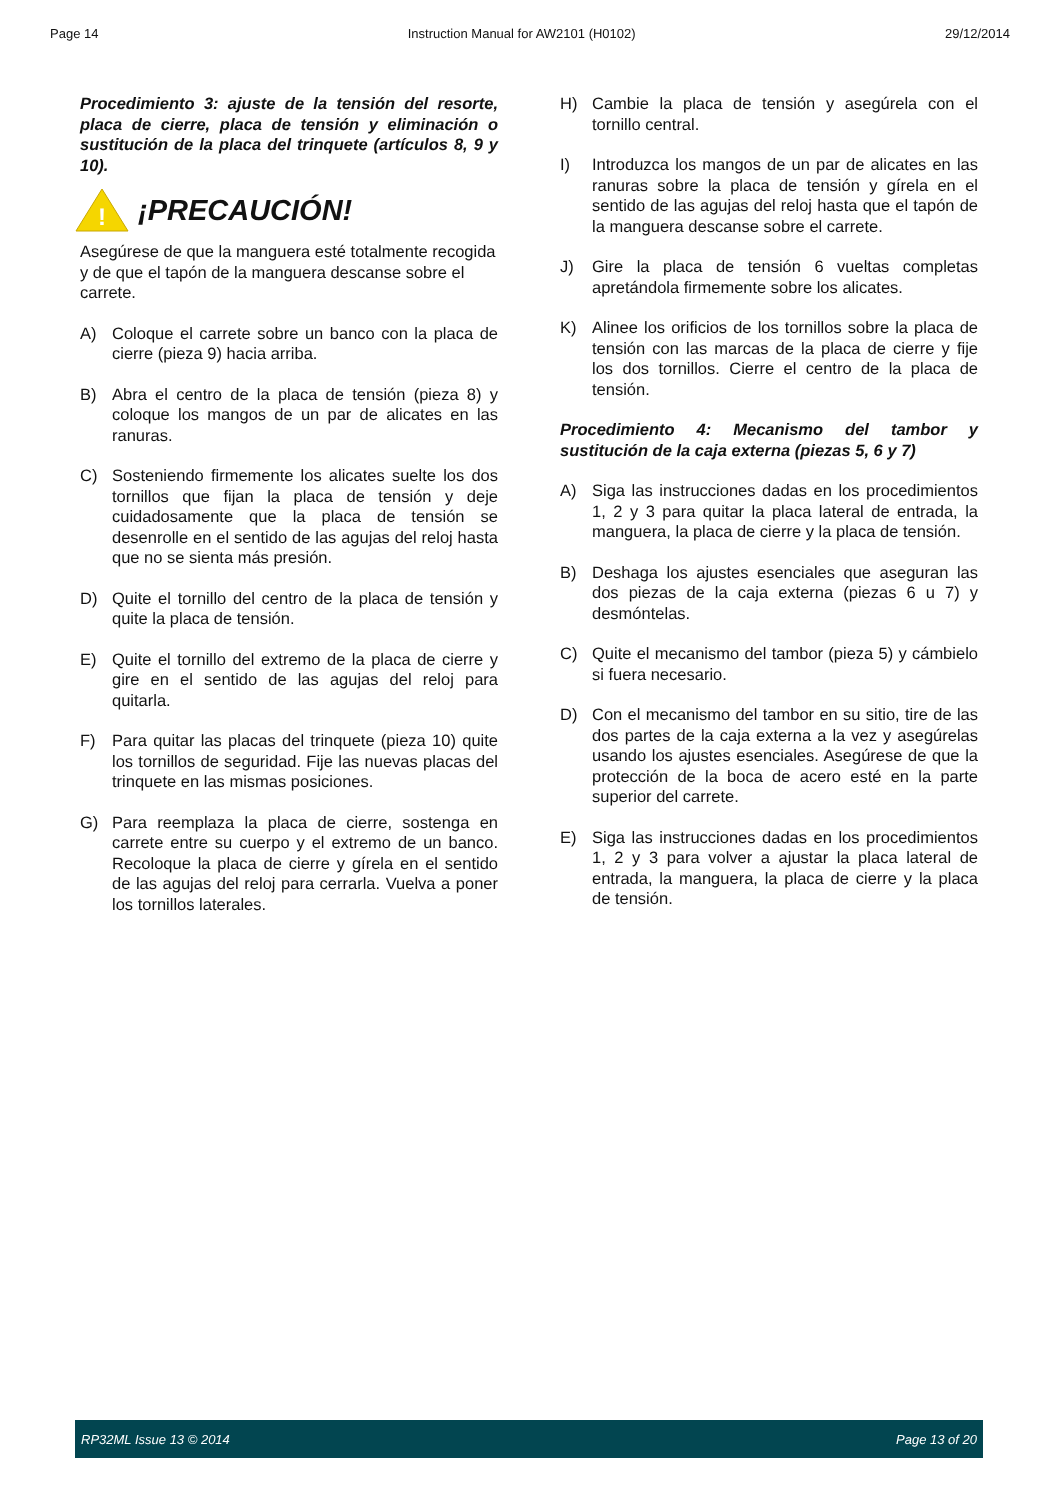Page 14 Instruction Manual for AW2101 (H0102) 29/12/2014
Procedimiento 3: ajuste de la tensión del resorte, placa de cierre, placa de tensión y eliminación o sustitución de la placa del trinquete (artículos 8, 9 y 10).
!
¡PRECAUCIÓN!
Asegúrese de que la manguera esté totalmente recogida y de que el tapón de la manguera descanse sobre el carrete.
A) Coloque el carrete sobre un banco con la placa de cierre (pieza 9) hacia arriba.
B) Abra el centro de la placa de tensión (pieza 8) y coloque los mangos de un par de alicates en las ranuras.
C) Sosteniendo firmemente los alicates suelte los dos tornillos que fijan la placa de tensión y deje cuidadosamente que la placa de tensión se desenrolle en el sentido de las agujas del reloj hasta que no se sienta más presión.
D) Quite el tornillo del centro de la placa de tensión y quite la placa de tensión.
E) Quite el tornillo del extremo de la placa de cierre y gire en el sentido de las agujas del reloj para quitarla.
F) Para quitar las placas del trinquete (pieza 10) quite los tornillos de seguridad. Fije las nuevas placas del trinquete en las mismas posiciones.
G) Para reemplaza la placa de cierre, sostenga en carrete entre su cuerpo y el extremo de un banco. Recoloque la placa de cierre y gírela en el sentido de las agujas del reloj para cerrarla. Vuelva a poner los tornillos laterales.
H) Cambie la placa de tensión y asegúrela con el tornillo central.
I) Introduzca los mangos de un par de alicates en las ranuras sobre la placa de tensión y gírela en el sentido de las agujas del reloj hasta que el tapón de la manguera descanse sobre el carrete.
J) Gire la placa de tensión 6 vueltas completas apretándola firmemente sobre los alicates.
K) Alinee los orificios de los tornillos sobre la placa de tensión con las marcas de la placa de cierre y fije los dos tornillos. Cierre el centro de la placa de tensión.
Procedimiento 4: Mecanismo del tambor y sustitución de la caja externa (piezas 5, 6 y 7)
A) Siga las instrucciones dadas en los procedimientos 1, 2 y 3 para quitar la placa lateral de entrada, la manguera, la placa de cierre y la placa de tensión.
B) Deshaga los ajustes esenciales que aseguran las dos piezas de la caja externa (piezas 6 u 7) y desmóntelas.
C) Quite el mecanismo del tambor (pieza 5) y cámbielo si fuera necesario.
D) Con el mecanismo del tambor en su sitio, tire de las dos partes de la caja externa a la vez y asegúrelas usando los ajustes esenciales. Asegúrese de que la protección de la boca de acero esté en la parte superior del carrete.
E) Siga las instrucciones dadas en los procedimientos 1, 2 y 3 para volver a ajustar la placa lateral de entrada, la manguera, la placa de cierre y la placa de tensión.
RP32ML Issue 13 © 2014 Page 13 of 20